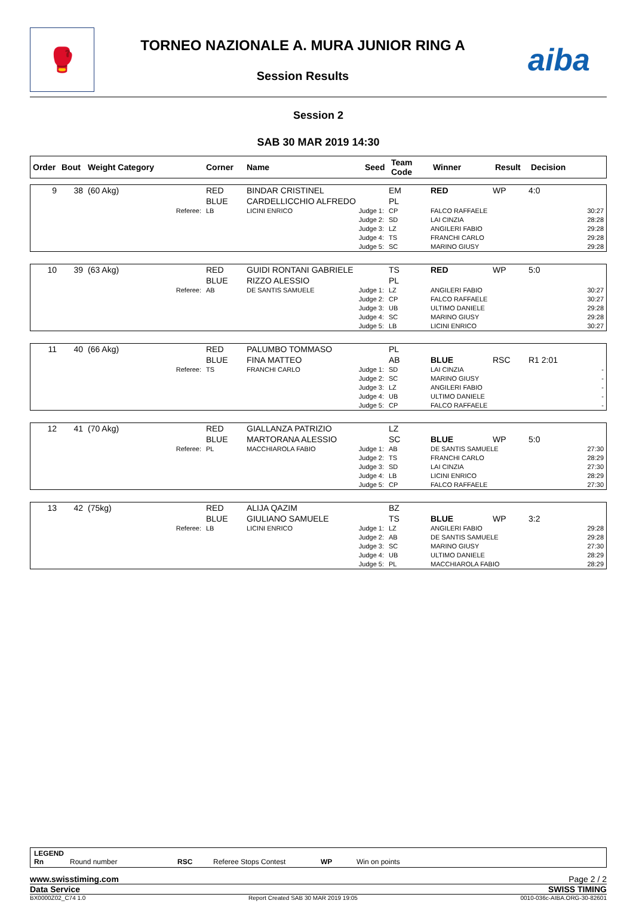🥊
TORNEO NAZIONALE A. MURA JUNIOR RING A
Session Results
aiba
Session 2
SAB 30 MAR 2019 14:30
| Order | Bout | Weight Category | Corner | Name | Seed | Team Code | Winner | Result | Decision |
| --- | --- | --- | --- | --- | --- | --- | --- | --- | --- |
| 9 | 38 | (60 Akg) | RED BLUE | BINDAR CRISTINEL CARDELLICCHIO ALFREDO | EM PL | RED | WP | 4:0 |
| | | Referee: | LB | LICINI ENRICO Judge 1: Judge 2: Judge 3: Judge 4: Judge 5: | CP SD LZ TS SC | FALCO RAFFAELE LAI CINZIA ANGILERI FABIO FRANCHI CARLO MARINO GIUSY | | 30:27 28:28 29:28 29:28 29:28 |
| 10 | 39 | (63 Akg) | RED BLUE | GUIDI RONTANI GABRIELE RIZZO ALESSIO | TS PL | RED | WP | 5:0 |
| | | Referee: | AB | DE SANTIS SAMUELE Judge 1: Judge 2: Judge 3: Judge 4: Judge 5: | LZ CP UB SC LB | ANGILERI FABIO FALCO RAFFAELE ULTIMO DANIELE MARINO GIUSY LICINI ENRICO | | 30:27 30:27 29:28 29:28 30:27 |
| 11 | 40 | (66 Akg) | RED BLUE | PALUMBO TOMMASO FINA MATTEO | PL AB | BLUE | RSC | R1 2:01 |
| | | Referee: | TS | FRANCHI CARLO Judge 1: Judge 2: Judge 3: Judge 4: Judge 5: | SD SC LZ UB CP | LAI CINZIA MARINO GIUSY ANGILERI FABIO ULTIMO DANIELE FALCO RAFFAELE | | - - - - - |
| 12 | 41 | (70 Akg) | RED BLUE | GIALLANZA PATRIZIO MARTORANA ALESSIO | LZ SC | BLUE | WP | 5:0 |
| | | Referee: | PL | MACCHIAROLA FABIO Judge 1: Judge 2: Judge 3: Judge 4: Judge 5: | AB TS SD LB CP | DE SANTIS SAMUELE FRANCHI CARLO LAI CINZIA LICINI ENRICO FALCO RAFFAELE | | 27:30 28:29 27:30 28:29 27:30 |
| 13 | 42 | (75kg) | RED BLUE | ALIJA QAZIM GIULIANO SAMUELE | BZ TS | BLUE | WP | 3:2 |
| | | Referee: | LB | LICINI ENRICO Judge 1: Judge 2: Judge 3: Judge 4: Judge 5: | LZ AB SC UB PL | ANGILERI FABIO DE SANTIS SAMUELE MARINO GIUSY ULTIMO DANIELE MACCHIAROLA FABIO | | 29:28 29:28 27:30 28:29 28:29 |
LEGEND
Rn Round number RSC Referee Stops Contest WP Win on points
www.swisstiming.com Page 2 / 2
Data Service SWISS TIMING
BX0000Z02_C74 1.0 Report Created SAB 30 MAR 2019 19:05 0010-036c-AIBA.ORG-30-82601